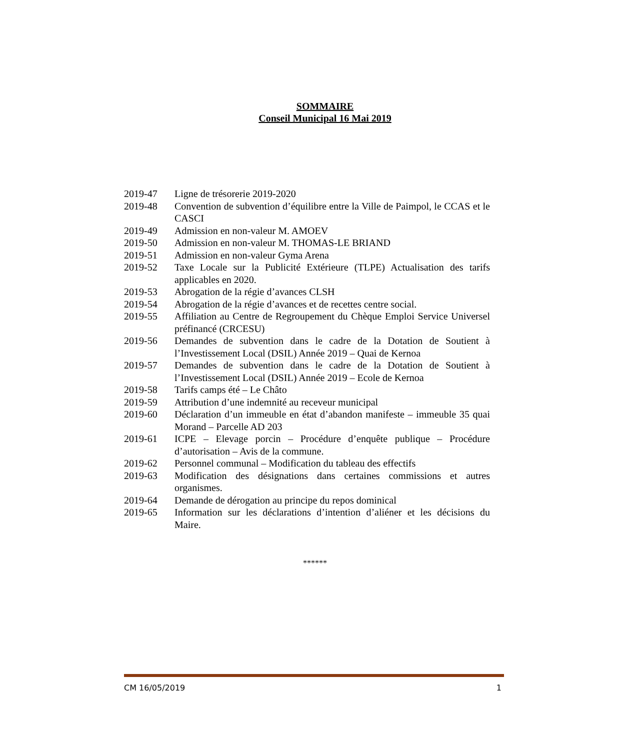SOMMAIRE
Conseil Municipal 16 Mai 2019
| 2019-47 | Ligne de trésorerie 2019-2020 |
| 2019-48 | Convention de subvention d’équilibre entre la Ville de Paimpol, le CCAS et le CASCI |
| 2019-49 | Admission en non-valeur M. AMOEV |
| 2019-50 | Admission en non-valeur M. THOMAS-LE BRIAND |
| 2019-51 | Admission en non-valeur Gyma Arena |
| 2019-52 | Taxe Locale sur la Publicité Extérieure (TLPE) Actualisation des tarifs applicables en 2020. |
| 2019-53 | Abrogation de la régie d’avances CLSH |
| 2019-54 | Abrogation de la régie d’avances et de recettes centre social. |
| 2019-55 | Affiliation au Centre de Regroupement du Chèque Emploi Service Universel préfinancé (CRCESU) |
| 2019-56 | Demandes de subvention dans le cadre de la Dotation de Soutient à l’Investissement Local (DSIL) Année 2019 – Quai de Kernoa |
| 2019-57 | Demandes de subvention dans le cadre de la Dotation de Soutient à l’Investissement Local (DSIL) Année 2019 – Ecole de Kernoa |
| 2019-58 | Tarifs camps été – Le Châto |
| 2019-59 | Attribution d’une indemnité au receveur municipal |
| 2019-60 | Déclaration d’un immeuble en état d’abandon manifeste – immeuble 35 quai Morand – Parcelle AD 203 |
| 2019-61 | ICPE – Elevage porcin – Procédure d’enquête publique – Procédure d’autorisation – Avis de la commune. |
| 2019-62 | Personnel communal – Modification du tableau des effectifs |
| 2019-63 | Modification des désignations dans certaines commissions et autres organismes. |
| 2019-64 | Demande de dérogation au principe du repos dominical |
| 2019-65 | Information sur les déclarations d’intention d’aliéner et les décisions du Maire. |
******
CM 16/05/2019 1